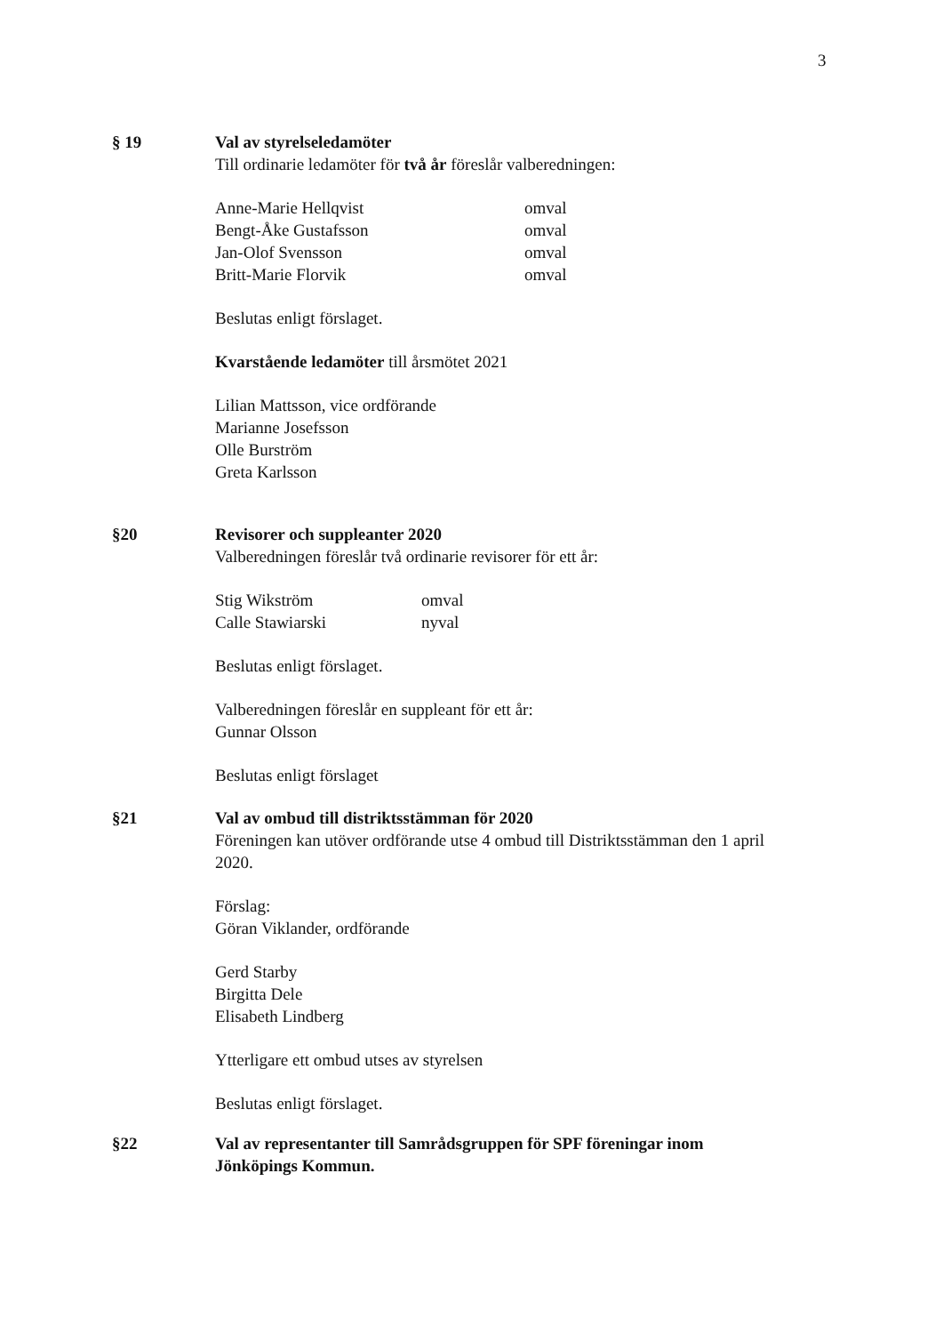3
§ 19 Val av styrelseledamöter
Till ordinarie ledamöter för två år föreslår valberedningen:
Anne-Marie Hellqvist omval
Bengt-Åke Gustafsson omval
Jan-Olof Svensson omval
Britt-Marie Florvik omval
Beslutas enligt förslaget.
Kvarstående ledamöter till årsmötet 2021
Lilian Mattsson, vice ordförande
Marianne Josefsson
Olle Burström
Greta Karlsson
§20 Revisorer och suppleanter 2020
Valberedningen föreslår två ordinarie revisorer för ett år:
Stig Wikström omval
Calle Stawiarski nyval
Beslutas enligt förslaget.
Valberedningen föreslår en suppleant för ett år:
Gunnar Olsson
Beslutas enligt förslaget
§21 Val av ombud till distriktsstämman för 2020
Föreningen kan utöver ordförande utse 4 ombud till Distriktsstämman den 1 april 2020.
Förslag:
Göran Viklander, ordförande
Gerd Starby
Birgitta Dele
Elisabeth Lindberg
Ytterligare ett ombud utses av styrelsen
Beslutas enligt förslaget.
§22 Val av representanter till Samrådsgruppen för SPF föreningar inom Jönköpings Kommun.